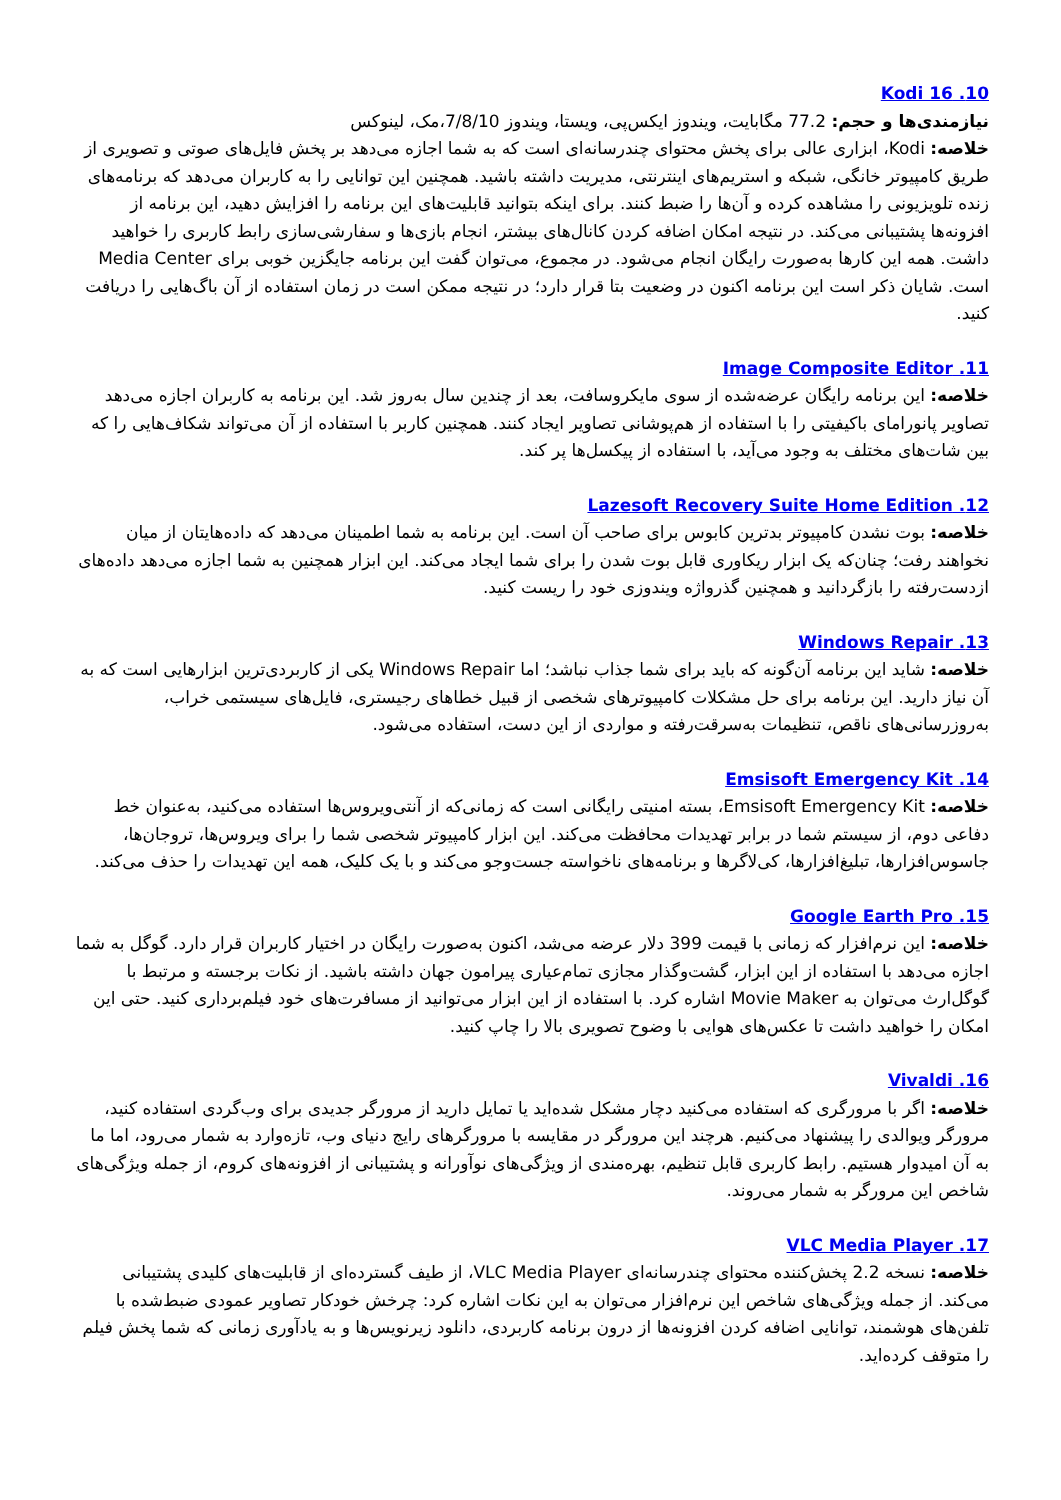10. Kodi 16
نیازمندی‌ها و حجم: 77.2 مگابایت، ویندوز ایکس‌پی، ویستا، ویندوز 7/8/10،مک، لینوکس
خلاصه: Kodi، ابزاری عالی برای پخش محتوای چندرسانه‌ای است که به شما اجازه می‌دهد بر پخش فایل‌های صوتی و تصویری از طریق کامپیوتر خانگی، شبکه و استریم‌های اینترنتی، مدیریت داشته باشید. همچنین این توانایی را به کاربران می‌دهد که برنامه‌های زنده تلویزیونی را مشاهده کرده و آن‌ها را ضبط کنند. برای اینکه بتوانید قابلیت‌های این برنامه را افزایش دهید، این برنامه از افزونه‌ها پشتیبانی می‌کند. در نتیجه امکان اضافه کردن کانال‌های بیشتر، انجام بازی‌ها و سفارشی‌سازی رابط کاربری را خواهید داشت. همه این کارها به‌صورت رایگان انجام می‌شود. در مجموع، می‌توان گفت این برنامه جایگزین خوبی برای Media Center است. شایان ذکر است این برنامه اکنون در وضعیت بتا قرار دارد؛ در نتیجه ممکن است در زمان استفاده از آن باگ‌هایی را دریافت کنید.
11. Image Composite Editor
خلاصه: این برنامه رایگان عرضه‌شده از سوی مایکروسافت، بعد از چندین سال به‌روز شد. این برنامه به کاربران اجازه می‌دهد تصاویر پانورامای باکیفیتی را با استفاده از هم‌پوشانی تصاویر ایجاد کنند. همچنین کاربر با استفاده از آن می‌تواند شکاف‌هایی را که بین شات‌های مختلف به وجود می‌آید، با استفاده از پیکسل‌ها پر کند.
12. Lazesoft Recovery Suite Home Edition
خلاصه: بوت نشدن کامپیوتر بدترین کابوس برای صاحب آن است. این برنامه به شما اطمینان می‌دهد که داده‌هایتان از میان نخواهند رفت؛ چنان‌که یک ابزار ریکاوری قابل بوت شدن را برای شما ایجاد می‌کند. این ابزار همچنین به شما اجازه می‌دهد داده‌های ازدست‌رفته را بازگردانید و همچنین گذرواژه ویندوزی خود را ریست کنید.
13. Windows Repair
خلاصه: شاید این برنامه آن‌گونه که باید برای شما جذاب نباشد؛ اما Windows Repair یکی از کاربردی‌ترین ابزارهایی است که به آن نیاز دارید. این برنامه برای حل مشکلات کامپیوترهای شخصی از قبیل خطاهای رجیستری، فایل‌های سیستمی خراب، به‌روزرسانی‌های ناقص، تنظیمات به‌سرقت‌رفته و مواردی از این دست، استفاده می‌شود.
14. Emsisoft Emergency Kit
خلاصه: Emsisoft Emergency Kit، بسته امنیتی رایگانی است که زمانی‌که از آنتی‌ویروس‌ها استفاده می‌کنید، به‌عنوان خط دفاعی دوم، از سیستم شما در برابر تهدیدات محافظت می‌کند. این ابزار کامپیوتر شخصی شما را برای ویروس‌ها، تروجان‌ها، جاسوس‌افزارها، تبلیغ‌افزارها، کی‌لاگرها و برنامه‌های ناخواسته جست‌وجو می‌کند و با یک کلیک، همه این تهدیدات را حذف می‌کند.
15. Google Earth Pro
خلاصه: این نرم‌افزار که زمانی با قیمت 399 دلار عرضه می‌شد، اکنون به‌صورت رایگان در اختیار کاربران قرار دارد. گوگل به شما اجازه می‌دهد با استفاده از این ابزار، گشت‌وگذار مجازی تمام‌عیاری پیرامون جهان داشته باشید. از نکات برجسته و مرتبط با گوگل‌ارث می‌توان به Movie Maker اشاره کرد. با استفاده از این ابزار می‌توانید از مسافرت‌های خود فیلم‌برداری کنید. حتی این امکان را خواهید داشت تا عکس‌های هوایی با وضوح تصویری بالا را چاپ کنید.
16. Vivaldi
خلاصه: اگر با مرورگری که استفاده می‌کنید دچار مشکل شده‌اید یا تمایل دارید از مرورگر جدیدی برای وب‌گردی استفاده کنید، مرورگر ویوالدی را پیشنهاد می‌کنیم. هرچند این مرورگر در مقایسه با مرورگرهای رایج دنیای وب، تازه‌وارد به شمار می‌رود، اما ما به آن امیدوار هستیم. رابط کاربری قابل تنظیم، بهره‌مندی از ویژگی‌های نوآورانه و پشتیبانی از افزونه‌های کروم، از جمله ویژگی‌های شاخص این مرورگر به شمار می‌روند.
17. VLC Media Player
خلاصه: نسخه 2.2 پخش‌کننده محتوای چندرسانه‌ای VLC Media Player، از طیف گسترده‌ای از قابلیت‌های کلیدی پشتیبانی می‌کند. از جمله ویژگی‌های شاخص این نرم‌افزار می‌توان به این نکات اشاره کرد: چرخش خودکار تصاویر عمودی ضبط‌شده با تلفن‌های هوشمند، توانایی اضافه کردن افزونه‌ها از درون برنامه کاربردی، دانلود زیرنویس‌ها و به یادآوری زمانی که شما پخش فیلم را متوقف کرده‌اید.